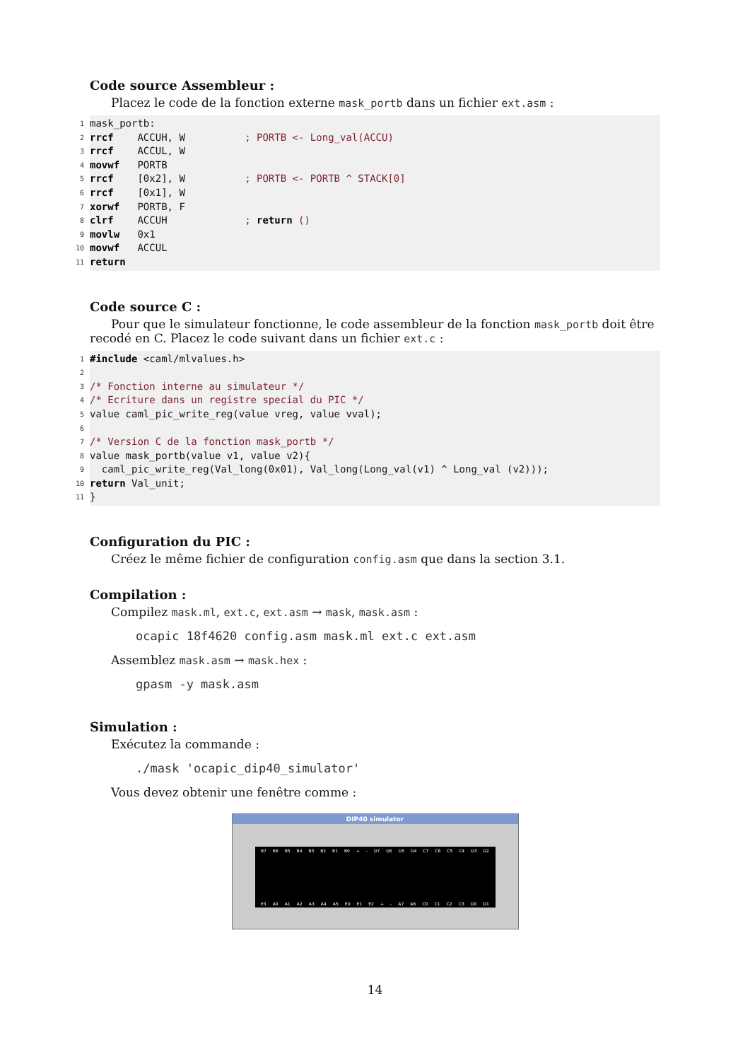Code source Assembleur :
Placez le code de la fonction externe mask_portb dans un fichier ext.asm :
1 mask_portb:
2 rrcf ACCUH, W ; PORTB <- Long_val(ACCU)
3 rrcf ACCUL, W
4 movwf PORTB
5 rrcf [0x2], W ; PORTB <- PORTB ^ STACK[0]
6 rrcf [0x1], W
7 xorwf PORTB, F
8 clrf ACCUH ; return ()
9 movlw 0x1
10 movwf ACCUL
11 return
Code source C :
Pour que le simulateur fonctionne, le code assembleur de la fonction mask_portb doit être recodé en C. Placez le code suivant dans un fichier ext.c :
1 #include <caml/mlvalues.h>
2
3 /* Fonction interne au simulateur */
4 /* Ecriture dans un registre special du PIC */
5 value caml_pic_write_reg(value vreg, value vval);
6
7 /* Version C de la fonction mask_portb */
8 value mask_portb(value v1, value v2){
9 caml_pic_write_reg(Val_long(0x01), Val_long(Long_val(v1) ^ Long_val (v2)));
10 return Val_unit;
11 }
Configuration du PIC :
Créez le même fichier de configuration config.asm que dans la section 3.1.
Compilation :
Compilez mask.ml, ext.c, ext.asm → mask, mask.asm :
ocapic 18f4620 config.asm mask.ml ext.c ext.asm
Assemblez mask.asm → mask.hex :
gpasm -y mask.asm
Simulation :
Exécutez la commande :
./mask 'ocapic_dip40_simulator'
Vous devez obtenir une fenêtre comme :
DIP40 simulator
B7 B6 B5 B4 B3 B2 B1 B0 + - D7 D6 D5 D4 C7 C6 C5 C4 D3 D2
E3 A0 A1 A2 A3 A4 A5 E0 E1 E2 + - A7 A6 C0 C1 C2 C3 D0 D1
14